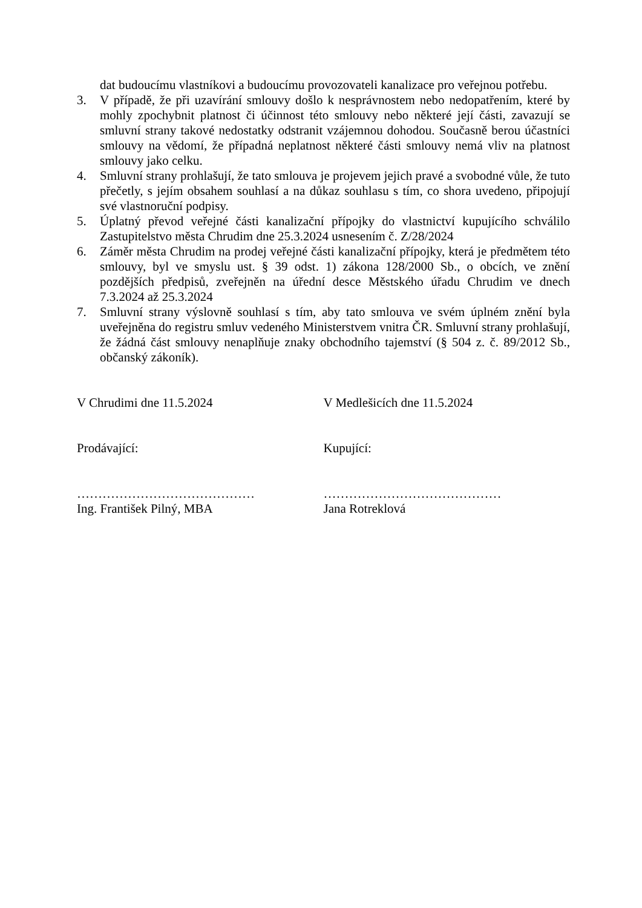dat budoucímu vlastníkovi a budoucímu provozovateli kanalizace pro veřejnou potřebu.
3. V případě, že při uzavírání smlouvy došlo k nesprávnostem nebo nedopatřením, které by mohly zpochybnit platnost či účinnost této smlouvy nebo některé její části, zavazují se smluvní strany takové nedostatky odstranit vzájemnou dohodou. Současně berou účastníci smlouvy na vědomí, že případná neplatnost některé části smlouvy nemá vliv na platnost smlouvy jako celku.
4. Smluvní strany prohlašují, že tato smlouva je projevem jejich pravé a svobodné vůle, že tuto přečetly, s jejím obsahem souhlasí a na důkaz souhlasu s tím, co shora uvedeno, připojují své vlastnoruční podpisy.
5. Úplatný převod veřejné části kanalizační přípojky do vlastnictví kupujícího schválilo Zastupitelstvo města Chrudim dne 25.3.2024 usnesením č. Z/28/2024
6. Záměr města Chrudim na prodej veřejné části kanalizační přípojky, která je předmětem této smlouvy, byl ve smyslu ust. § 39 odst. 1) zákona 128/2000 Sb., o obcích, ve znění pozdějších předpisů, zveřejněn na úřední desce Městského úřadu Chrudim ve dnech 7.3.2024 až 25.3.2024
7. Smluvní strany výslovně souhlasí s tím, aby tato smlouva ve svém úplném znění byla uveřejněna do registru smluv vedeného Ministerstvem vnitra ČR. Smluvní strany prohlašují, že žádná část smlouvy nenaplňuje znaky obchodního tajemství (§ 504 z. č. 89/2012 Sb., občanský zákoník).
V Chrudimi dne 11.5.2024 V Medlešicích dne 11.5.2024
Prodávající: Kupující:
……………………………………
Ing. František Pilný, MBA
……………………………………
Jana Rotreklová